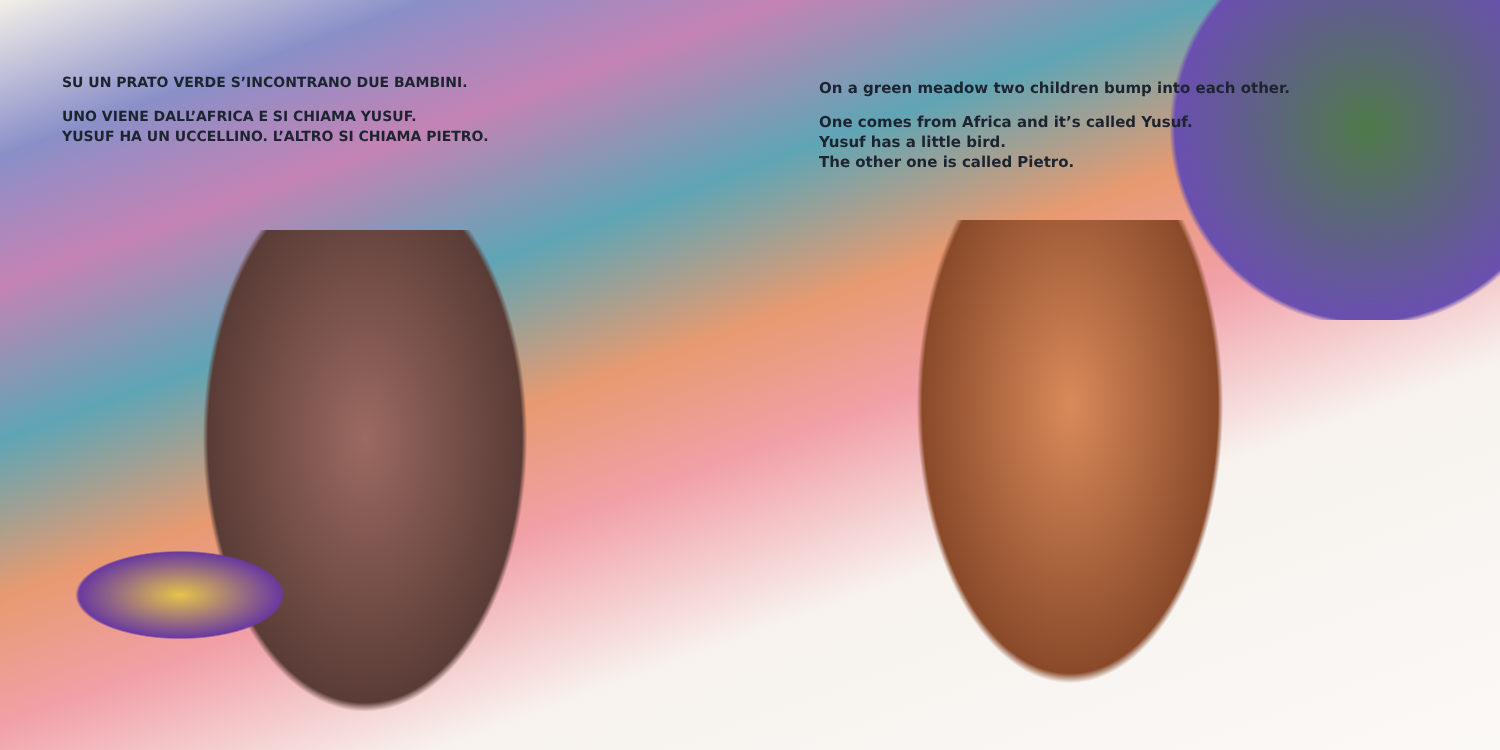SU UN PRATO VERDE S’INCONTRANO DUE BAMBINI.
UNO VIENE DALL’AFRICA E SI CHIAMA YUSUF.
YUSUF HA UN UCCELLINO. L’ALTRO SI CHIAMA PIETRO.
On a green meadow two children bump into each other.
One comes from Africa and it’s called Yusuf.
Yusuf has a little bird.
The other one is called Pietro.